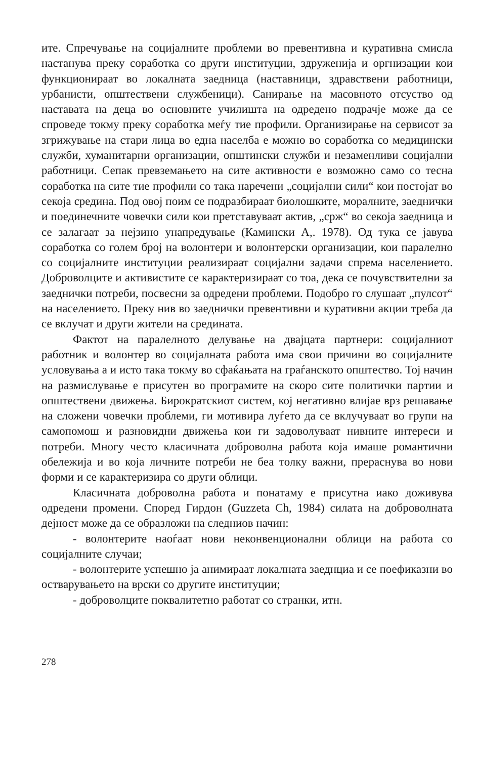ите. Спречување на социјалните проблеми во превентивна и куративна смисла настанува преку соработка со други институции, здруженија и оргнизации кои функционираат во локалната заедница (наставници, здравствени работници, урбанисти, општествени службеници). Санирање на масовното отсуство од наставата на деца во основните училишта на одредено подрачје може да се спроведе токму преку соработка меѓу тие профили. Организирање на сервисот за згрижување на стари лица во една населба е можно во соработка со медицински служби, хуманитарни организации, општински служби и незаменливи социјални работници. Сепак превземањето на сите активности е возможно само со тесна соработка на сите тие профили со така наречени „социјални сили“ кои постојат во секоја средина. Под овој поим се подразбираат биолошките, моралните, заеднички и поединечните човечки сили кои претставуваат актив, „срж“ во секоја заедница и се залагаат за нејзино унапредување (Камински А,. 1978). Од тука се јавува соработка со голем број на волонтери и волонтерски организации, кои паралелно со социјалните институции реализираат социјални задачи спрема населението. Доброволците и активистите се карактеризираат со тоа, дека се почувствителни за заеднички потреби, посвесни за одредени проблеми. Подобро го слушаат „пулсот“ на населението. Преку нив во заеднички превентивни и куративни акции треба да се вклучат и други жители на средината.
Фактот на паралелното делување на двајцата партнери: социјалниот работник и волонтер во социјалната работа има свои причини во социјалните условувања а и исто така токму во сфаќањата на граѓанското општество. Тој начин на размислување е присутен во програмите на скоро сите политички партии и општествени движења. Бирократскиот систем, кој негативно влијае врз решавање на сложени човечки проблеми, ги мотивира луѓето да се вклучуваат во групи на самопомош и разновидни движења кои ги задоволуваат нивните интереси и потреби. Многу често класичната доброволна работа која имаше романтични обележија и во која личните потреби не беа толку важни, прераснува во нови форми и се карактеризира со други облици.
Класичната доброволна работа и понатаму е присутна иако доживува одредени промени. Според Гирдон (Guzzeta Ch, 1984) силата на доброволната дејност може да се образложи на следниов начин:
- волонтерите наоѓаат нови неконвенционални облици на работа со социјалните случаи;
- волонтерите успешно ја анимираат локалната заеднциа и се поефиказни во остварувањето на врски со другите институции;
- доброволците поквалитетно работат со странки, итн.
278